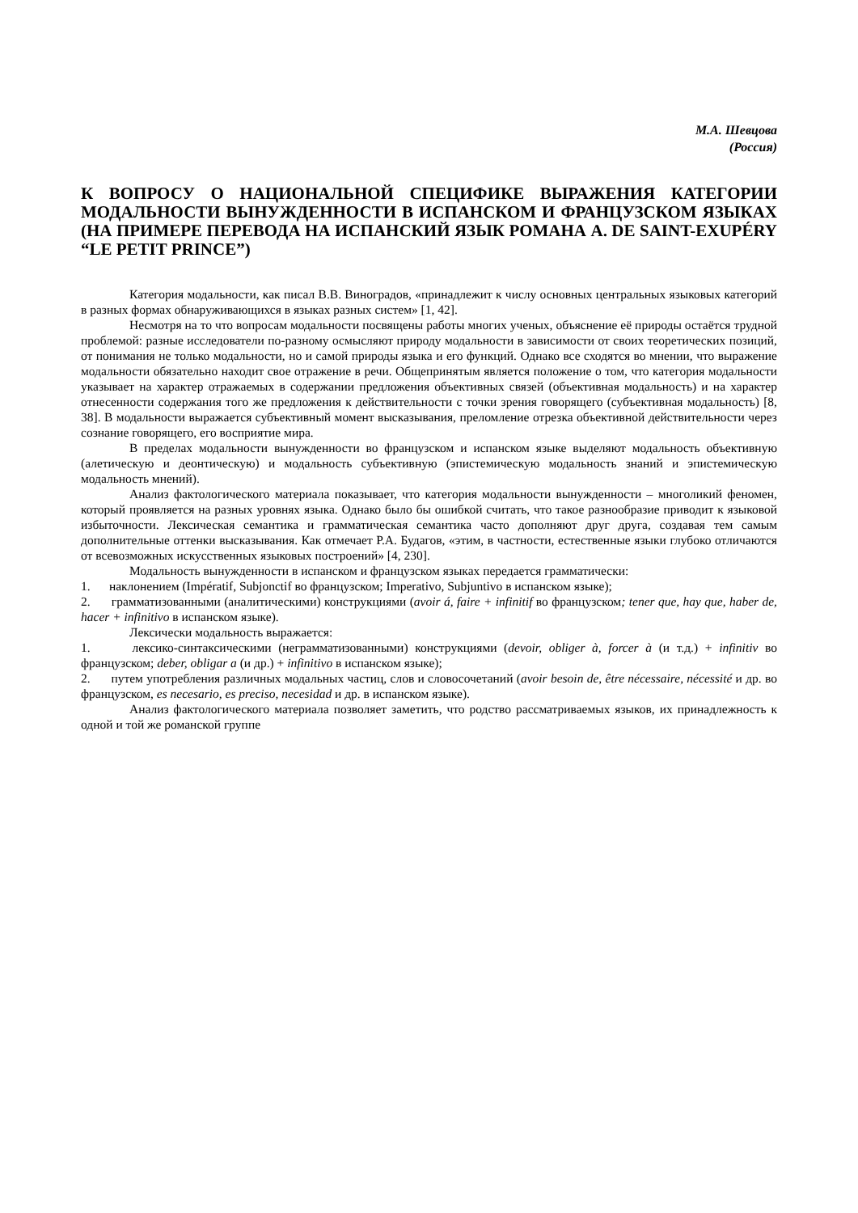М.А. Шевцова
(Россия)
К ВОПРОСУ О НАЦИОНАЛЬНОЙ СПЕЦИФИКЕ ВЫРАЖЕНИЯ КАТЕГОРИИ МОДАЛЬНОСТИ ВЫНУЖДЕННОСТИ В ИСПАНСКОМ И ФРАНЦУЗСКОМ ЯЗЫКАХ (НА ПРИМЕРЕ ПЕРЕВОДА НА ИСПАНСКИЙ ЯЗЫК РОМАНА A. DE SAINT-EXUPÉRY “LE PETIT PRINCE”)
Категория модальности, как писал В.В. Виноградов, «принадлежит к числу основных центральных языковых категорий в разных формах обнаруживающихся в языках разных систем» [1, 42].
Несмотря на то что вопросам модальности посвящены работы многих ученых, объяснение её природы остаётся трудной проблемой: разные исследователи по-разному осмысляют природу модальности в зависимости от своих теоретических позиций, от понимания не только модальности, но и самой природы языка и его функций. Однако все сходятся во мнении, что выражение модальности обязательно находит свое отражение в речи. Общепринятым является положение о том, что категория модальности указывает на характер отражаемых в содержании предложения объективных связей (объективная модальность) и на характер отнесенности содержания того же предложения к действительности с точки зрения говорящего (субъективная модальность) [8, 38]. В модальности выражается субъективный момент высказывания, преломление отрезка объективной действительности через сознание говорящего, его восприятие мира.
В пределах модальности вынужденности во французском и испанском языке выделяют модальность объективную (алетическую и деонтическую) и модальность субъективную (эпистемическую модальность знаний и эпистемическую модальность мнений).
Анализ фактологического материала показывает, что категория модальности вынужденности – многоликий феномен, который проявляется на разных уровнях языка. Однако было бы ошибкой считать, что такое разнообразие приводит к языковой избыточности. Лексическая семантика и грамматическая семантика часто дополняют друг друга, создавая тем самым дополнительные оттенки высказывания. Как отмечает Р.А. Будагов, «этим, в частности, естественные языки глубоко отличаются от всевозможных искусственных языковых построений» [4, 230].
Модальность вынужденности в испанском и французском языках передается грамматически:
1. наклонением (Impératif, Subjonctif во французском; Imperativo, Subjuntivo в испанском языке);
2. грамматизованными (аналитическими) конструкциями (avoir á, faire + infinitif во французском; tener que, hay que, haber de, hacer + infinitivo в испанском языке).
Лексически модальность выражается:
1. лексико-синтаксическими (неграмматизованными) конструкциями (devoir, obliger à, forcer à (и т.д.) + infinitiv во французском; deber, obligar a (и др.) + infinitivo в испанском языке);
2. путем употребления различных модальных частиц, слов и словосочетаний (avoir besoin de, être nécessaire, nécessité и др. во французском, es necesario, es preciso, necesidad и др. в испанском языке).
Анализ фактологического материала позволяет заметить, что родство рассматриваемых языков, их принадлежность к одной и той же романской группе